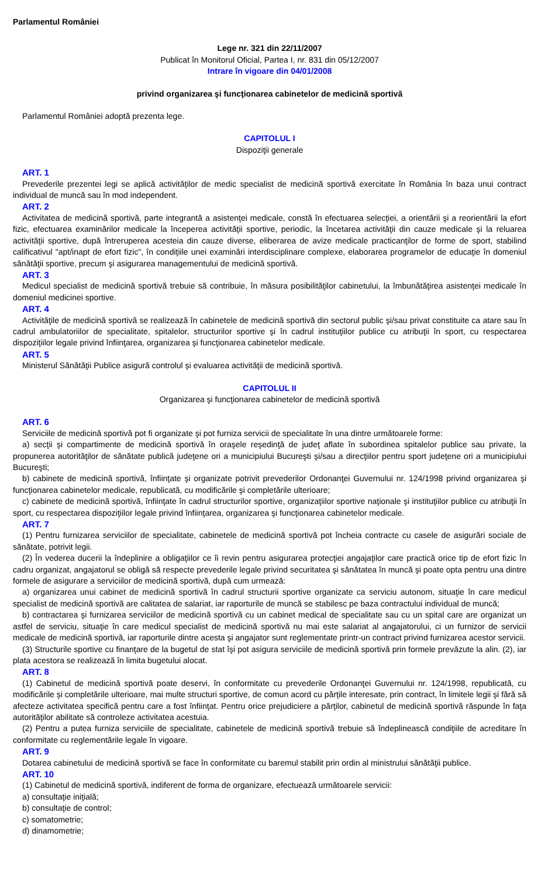Parlamentul României
Lege nr. 321 din 22/11/2007
Publicat în Monitorul Oficial, Partea I, nr. 831 din 05/12/2007
Intrare în vigoare din 04/01/2008
privind organizarea şi funcţionarea cabinetelor de medicină sportivă
Parlamentul României adoptă prezenta lege.
CAPITOLUL I
Dispoziţii generale
ART. 1
Prevederile prezentei legi se aplică activităţilor de medic specialist de medicină sportivă exercitate în România în baza unui contract individual de muncă sau în mod independent.
ART. 2
Activitatea de medicină sportivă, parte integrantă a asistenţei medicale, constă în efectuarea selecţiei, a orientării şi a reorientării la efort fizic, efectuarea examinărilor medicale la începerea activităţii sportive, periodic, la încetarea activităţii din cauze medicale şi la reluarea activităţii sportive, după întreruperea acesteia din cauze diverse, eliberarea de avize medicale practicanţilor de forme de sport, stabilind calificativul "apt/inapt de efort fizic", în condiţiile unei examinări interdisciplinare complexe, elaborarea programelor de educaţie în domeniul sănătăţii sportive, precum şi asigurarea managementului de medicină sportivă.
ART. 3
Medicul specialist de medicină sportivă trebuie să contribuie, în măsura posibilităţilor cabinetului, la îmbunătăţirea asistenţei medicale în domeniul medicinei sportive.
ART. 4
Activităţile de medicină sportivă se realizează în cabinetele de medicină sportivă din sectorul public şi/sau privat constituite ca atare sau în cadrul ambulatoriilor de specialitate, spitalelor, structurilor sportive şi în cadrul instituţiilor publice cu atribuţii în sport, cu respectarea dispoziţiilor legale privind înfiinţarea, organizarea şi funcţionarea cabinetelor medicale.
ART. 5
Ministerul Sănătăţii Publice asigură controlul şi evaluarea activităţii de medicină sportivă.
CAPITOLUL II
Organizarea şi funcţionarea cabinetelor de medicină sportivă
ART. 6
Serviciile de medicină sportivă pot fi organizate şi pot furniza servicii de specialitate în una dintre următoarele forme:
a) secţii şi compartimente de medicină sportivă în oraşele reşedinţă de judeţ aflate în subordinea spitalelor publice sau private, la propunerea autorităţilor de sănătate publică judeţene ori a municipiului Bucureşti şi/sau a direcţiilor pentru sport judeţene ori a municipiului Bucureşti;
b) cabinete de medicină sportivă, înfiinţate şi organizate potrivit prevederilor Ordonanţei Guvernului nr. 124/1998 privind organizarea şi funcţionarea cabinetelor medicale, republicată, cu modificările şi completările ulterioare;
c) cabinete de medicină sportivă, înfiinţate în cadrul structurilor sportive, organizaţiilor sportive naţionale şi instituţiilor publice cu atribuţii în sport, cu respectarea dispoziţiilor legale privind înfiinţarea, organizarea şi funcţionarea cabinetelor medicale.
ART. 7
(1) Pentru furnizarea serviciilor de specialitate, cabinetele de medicină sportivă pot încheia contracte cu casele de asigurări sociale de sănătate, potrivit legii.
(2) În vederea ducerii la îndeplinire a obligaţiilor ce îi revin pentru asigurarea protecţiei angajaţilor care practică orice tip de efort fizic în cadru organizat, angajatorul se obligă să respecte prevederile legale privind securitatea şi sănătatea în muncă şi poate opta pentru una dintre formele de asigurare a serviciilor de medicină sportivă, după cum urmează:
a) organizarea unui cabinet de medicină sportivă în cadrul structurii sportive organizate ca serviciu autonom, situaţie în care medicul specialist de medicină sportivă are calitatea de salariat, iar raporturile de muncă se stabilesc pe baza contractului individual de muncă;
b) contractarea şi furnizarea serviciilor de medicină sportivă cu un cabinet medical de specialitate sau cu un spital care are organizat un astfel de serviciu, situaţie în care medicul specialist de medicină sportivă nu mai este salariat al angajatorului, ci un furnizor de servicii medicale de medicină sportivă, iar raporturile dintre acesta şi angajator sunt reglementate printr-un contract privind furnizarea acestor servicii.
(3) Structurile sportive cu finanţare de la bugetul de stat îşi pot asigura serviciile de medicină sportivă prin formele prevăzute la alin. (2), iar plata acestora se realizează în limita bugetului alocat.
ART. 8
(1) Cabinetul de medicină sportivă poate deservi, în conformitate cu prevederile Ordonanţei Guvernului nr. 124/1998, republicată, cu modificările şi completările ulterioare, mai multe structuri sportive, de comun acord cu părţile interesate, prin contract, în limitele legii şi fără să afecteze activitatea specifică pentru care a fost înfiinţat. Pentru orice prejudiciere a părţilor, cabinetul de medicină sportivă răspunde în faţa autorităţilor abilitate să controleze activitatea acestuia.
(2) Pentru a putea furniza serviciile de specialitate, cabinetele de medicină sportivă trebuie să îndeplinească condiţiile de acreditare în conformitate cu reglementările legale în vigoare.
ART. 9
Dotarea cabinetului de medicină sportivă se face în conformitate cu baremul stabilit prin ordin al ministrului sănătăţii publice.
ART. 10
(1) Cabinetul de medicină sportivă, indiferent de forma de organizare, efectuează următoarele servicii:
a) consultaţie iniţială;
b) consultaţie de control;
c) somatometrie;
d) dinamometrie;